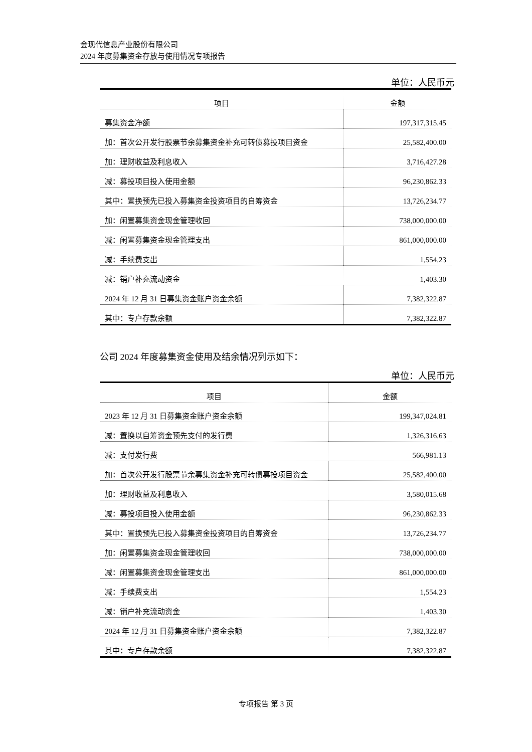金现代信息产业股份有限公司
2024 年度募集资金存放与使用情况专项报告
单位：人民币元
| 项目 | 金额 |
| --- | --- |
| 募集资金净额 | 197,317,315.45 |
| 加：首次公开发行股票节余募集资金补充可转债募投项目资金 | 25,582,400.00 |
| 加：理财收益及利息收入 | 3,716,427.28 |
| 减：募投项目投入使用金额 | 96,230,862.33 |
| 其中：置换预先已投入募集资金投资项目的自筹资金 | 13,726,234.77 |
| 加：闲置募集资金现金管理收回 | 738,000,000.00 |
| 减：闲置募集资金现金管理支出 | 861,000,000.00 |
| 减：手续费支出 | 1,554.23 |
| 减：销户补充流动资金 | 1,403.30 |
| 2024 年 12 月 31 日募集资金账户资金余额 | 7,382,322.87 |
| 其中：专户存款余额 | 7,382,322.87 |
公司 2024 年度募集资金使用及结余情况列示如下：
单位：人民币元
| 项目 | 金额 |
| --- | --- |
| 2023 年 12 月 31 日募集资金账户资金余额 | 199,347,024.81 |
| 减：置换以自筹资金预先支付的发行费 | 1,326,316.63 |
| 减：支付发行费 | 566,981.13 |
| 加：首次公开发行股票节余募集资金补充可转债募投项目资金 | 25,582,400.00 |
| 加：理财收益及利息收入 | 3,580,015.68 |
| 减：募投项目投入使用金额 | 96,230,862.33 |
| 其中：置换预先已投入募集资金投资项目的自筹资金 | 13,726,234.77 |
| 加：闲置募集资金现金管理收回 | 738,000,000.00 |
| 减：闲置募集资金现金管理支出 | 861,000,000.00 |
| 减：手续费支出 | 1,554.23 |
| 减：销户补充流动资金 | 1,403.30 |
| 2024 年 12 月 31 日募集资金账户资金余额 | 7,382,322.87 |
| 其中：专户存款余额 | 7,382,322.87 |
专项报告 第 3 页